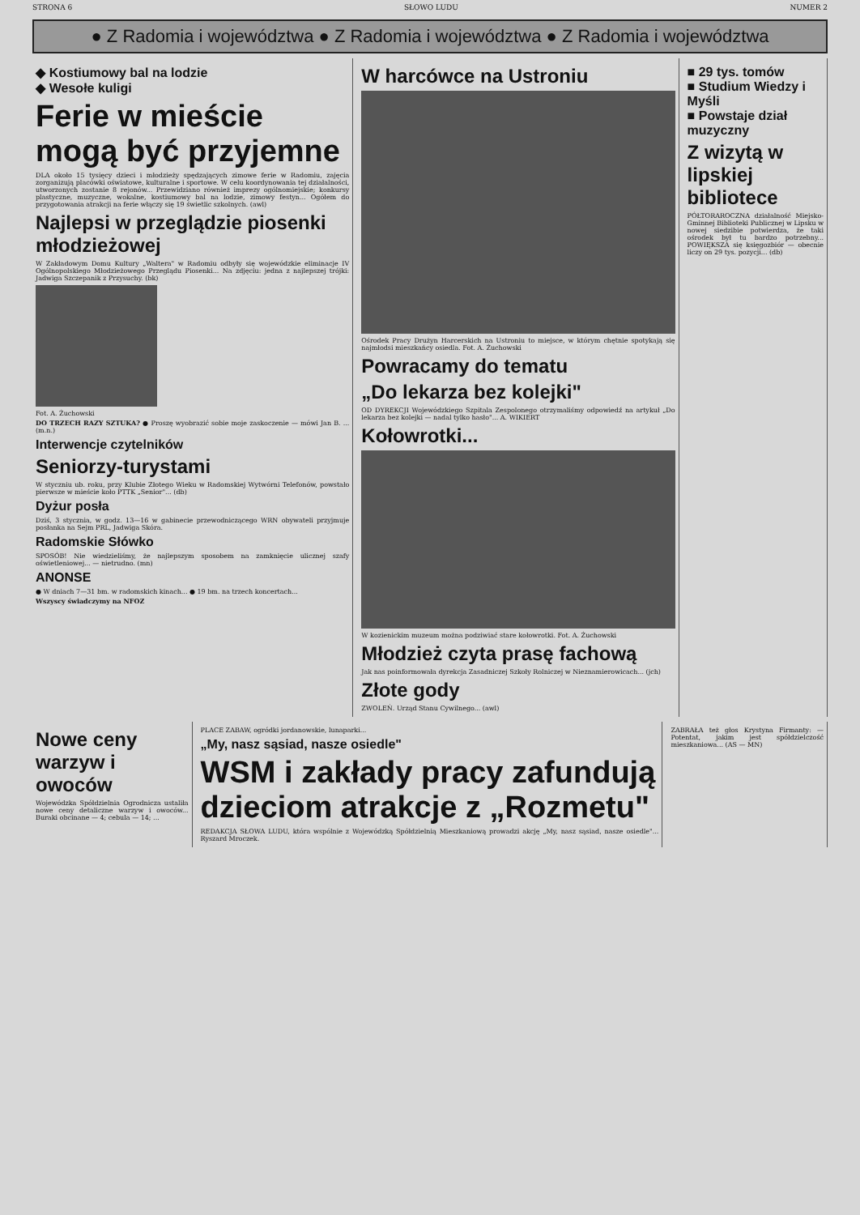STRONA 6 SŁOWO LUDU NUMER 2
● Z Radomia i województwa ● Z Radomia i województwa ● Z Radomia i województwa
◆ Kostiumowy bal na lodzie
◆ Wesołe kuligi
Ferie w mieście mogą być przyjemne
DLA około 15 tysięcy dzieci i młodzieży spędzających zimowe ferie w Radomiu, zajęcia zorganizują placówki oświatowe, kulturalne i sportowe. W celu koordynowania tej działalności, utworzonych zostanie 8 rejonów... Przewidziano również imprezy ogólnomiejskie; konkursy plastyczne, muzyczne, wokalne, kostiumowy bal na lodzie, zimowy festyn... Ogółem do przygotowania atrakcji na ferie włączy się 19 świetlic szkolnych. (awl)
Najlepsi w przeglądzie piosenki młodzieżowej
W Zakładowym Domu Kultury „Waltera" w Radomiu odbyły się wojewódzkie eliminacje IV Ogólnopolskiego Młodzieżowego Przeglądu Piosenki... Na zdjęciu: jedna z najlepszej trójki: Jadwiga Szczepanik z Przysuchy. (bk)
Fot. A. Żuchowski
DO TRZECH RAZY SZTUKA? ● Proszę wyobrazić sobie moje zaskoczenie — mówi Jan B. ... (m.n.)
Interwencje czytelników
Seniorzy-turystami
W styczniu ub. roku, przy Klubie Złotego Wieku w Radomskiej Wytwórni Telefonów, powstało pierwsze w mieście koło PTTK „Senior"... (db)
Dyżur posła
Dziś, 3 stycznia, w godz. 13—16 w gabinecie przewodniczącego WRN obywateli przyjmuje posłanka na Sejm PRL, Jadwiga Skóra.
Radomskie Słówko
SPOSÓB! Nie wiedzieliśmy, że najlepszym sposobem na zamknięcie ulicznej szafy oświetleniowej... — nietrudno. (mn)
ANONSE
● W dniach 7—31 bm. w radomskich kinach... ● 19 bm. na trzech koncertach...
Wszyscy świadczymy na NFOZ
W harcówce na Ustroniu
Ośrodek Pracy Drużyn Harcerskich na Ustroniu to miejsce, w którym chętnie spotykają się najmłodsi mieszkańcy osiedla. Fot. A. Żuchowski
Powracamy do tematu
„Do lekarza bez kolejki"
OD DYREKCJI Wojewódzkiego Szpitala Zespolonego otrzymaliśmy odpowiedź na artykuł „Do lekarza bez kolejki — nadal tylko hasło"... A. WIKIERT
Kołowrotki...
W kozienickim muzeum można podziwiać stare kołowrotki. Fot. A. Żuchowski
Młodzież czyta prasę fachową
Jak nas poinformowała dyrekcja Zasadniczej Szkoły Rolniczej w Nieznamierowicach... (jch)
Złote gody
ZWOLEŃ. Urząd Stanu Cywilnego... (awl)
■ 29 tys. tomów
■ Studium Wiedzy i Myśli
■ Powstaje dział muzyczny
Z wizytą w lipskiej bibliotece
PÓŁTORAROCZNA działalność Miejsko-Gminnej Biblioteki Publicznej w Lipsku w nowej siedzibie potwierdza, że taki ośrodek był tu bardzo potrzebny... POWIĘKSZA się księgozbiór — obecnie liczy on 29 tys. pozycji... (db)
Nowe ceny warzyw i owoców
Wojewódzka Spółdzielnia Ogrodnicza ustaliła nowe ceny detaliczne warzyw i owoców... Buraki obcinane — 4; cebula — 14; ...
PLACE ZABAW, ogródki jordanowskie, lunaparki...
„My, nasz sąsiad, nasze osiedle"
WSM i zakłady pracy zafundują dzieciom atrakcje z „Rozmetu"
REDAKCJA SŁOWA LUDU, która wspólnie z Wojewódzką Spółdzielnią Mieszkaniową prowadzi akcję „My, nasz sąsiad, nasze osiedle"... Ryszard Mroczek.
ZABRAŁA też głos Krystyna Firmanty: — Potentat, jakim jest spółdzielczość mieszkaniowa... (AS — MN)